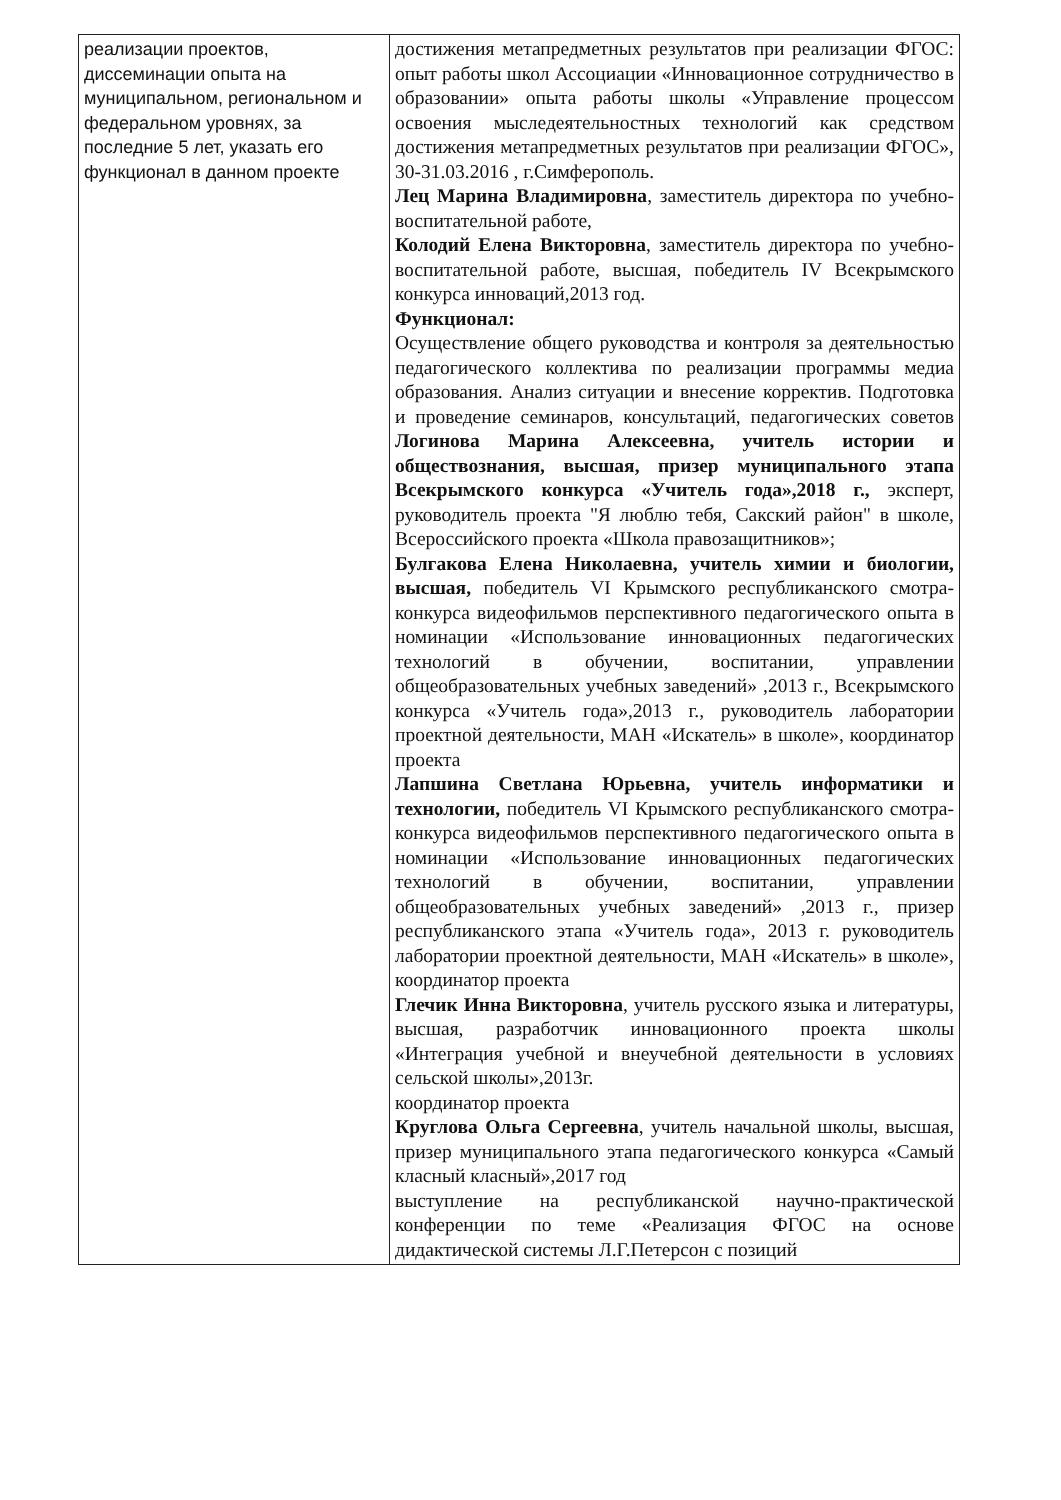| реализации проектов, диссеминации опыта на муниципальном, региональном и федеральном уровнях, за последние 5 лет, указать его функционал в данном проекте | достижения метапредметных результатов при реализации ФГОС: опыт работы школ Ассоциации «Инновационное сотрудничество в образовании» опыта работы школы «Управление процессом освоения мыследеятельностных технологий как средством достижения метапредметных результатов при реализации ФГОС», 30-31.03.2016 , г.Симферополь. Лец Марина Владимировна , заместитель директора по учебно-воспитательной работе, Колодий Елена Викторовна , заместитель директора по учебно-воспитательной работе, высшая, победитель IV Всекрымского конкурса инноваций,2013 год. Функционал: Осуществление общего руководства и контроля за деятельностью педагогического коллектива по реализации программы медиа образования. Анализ ситуации и внесение корректив. Подготовка и проведение семинаров, консультаций, педагогических советов Логинова Марина Алексеевна, учитель истории и обществознания, высшая, призер муниципального этапа Всекрымского конкурса «Учитель года»,2018 г., эксперт, руководитель проекта "Я люблю тебя, Сакский район" в школе, Всероссийского проекта «Школа правозащитников»; Булгакова Елена Николаевна, учитель химии и биологии, высшая, победитель VI Крымского республиканского смотра-конкурса видеофильмов перспективного педагогического опыта в номинации «Использование инновационных педагогических технологий в обучении, воспитании, управлении общеобразовательных учебных заведений» ,2013 г., Всекрымского конкурса «Учитель года»,2013 г., руководитель лаборатории проектной деятельности, МАН «Искатель» в школе», координатор проекта Лапшина Светлана Юрьевна, учитель информатики и технологии, победитель VI Крымского республиканского смотра-конкурса видеофильмов перспективного педагогического опыта в номинации «Использование инновационных педагогических технологий в обучении, воспитании, управлении общеобразовательных учебных заведений» ,2013 г., призер республиканского этапа «Учитель года», 2013 г. руководитель лаборатории проектной деятельности, МАН «Искатель» в школе», координатор проекта Глечик Инна Викторовна , учитель русского языка и литературы, высшая, разработчик инновационного проекта школы «Интеграция учебной и внеучебной деятельности в условиях сельской школы»,2013г. координатор проекта Круглова Ольга Сергеевна , учитель начальной школы, высшая, призер муниципального этапа педагогического конкурса «Самый класный класный»,2017 год выступление на республиканской научно-практической конференции по теме «Реализация ФГОС на основе дидактической системы Л.Г.Петерсон с позиций |